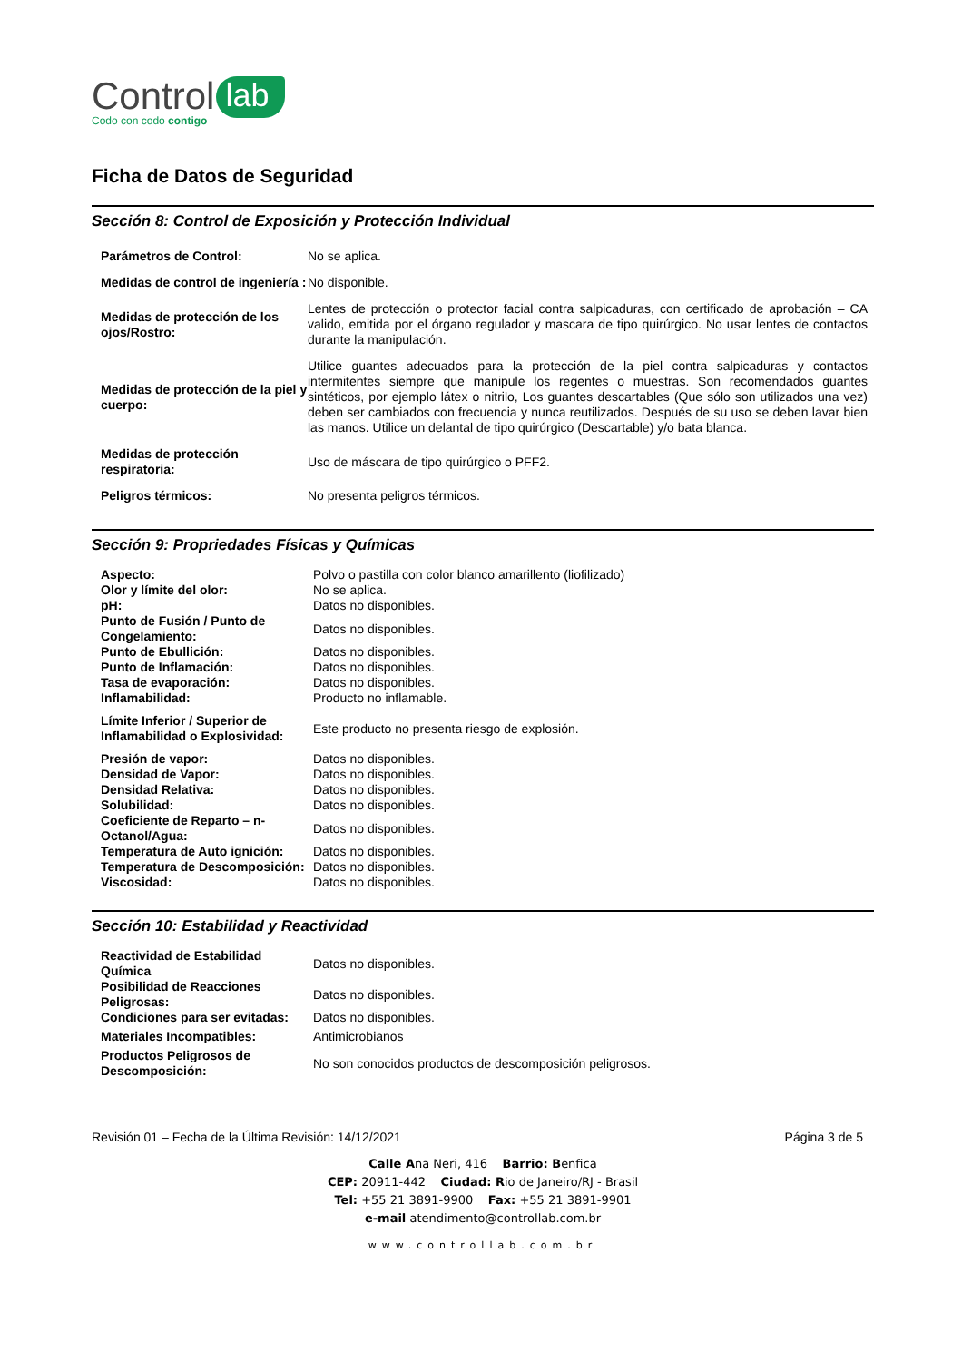Control lab
Codo con codo contigo
Ficha de Datos de Seguridad
Sección 8: Control de Exposición y Protección Individual
| Parámetros de Control: | No se aplica. |
| Medidas de control de ingeniería : | No disponible. |
| Medidas de protección de los ojos/Rostro: | Lentes de protección o protector facial contra salpicaduras, con certificado de aprobación – CA valido, emitida por el órgano regulador y mascara de tipo quirúrgico. No usar lentes de contactos durante la manipulación. |
| Medidas de protección de la piel y cuerpo: | Utilice guantes adecuados para la protección de la piel contra salpicaduras y contactos intermitentes siempre que manipule los regentes o muestras. Son recomendados guantes sintéticos, por ejemplo látex o nitrilo, Los guantes descartables (Que sólo son utilizados una vez) deben ser cambiados con frecuencia y nunca reutilizados. Después de su uso se deben lavar bien las manos. Utilice un delantal de tipo quirúrgico (Descartable) y/o bata blanca. |
| Medidas de protección respiratoria: | Uso de máscara de tipo quirúrgico o PFF2. |
| Peligros térmicos: | No presenta peligros térmicos. |
Sección 9: Propriedades Físicas y Químicas
| Aspecto: | Polvo o pastilla con color blanco amarillento (liofilizado) |
| Olor y límite del olor: | No se aplica. |
| pH: | Datos no disponibles. |
| Punto de Fusión / Punto de Congelamiento: | Datos no disponibles. |
| Punto de Ebullición: | Datos no disponibles. |
| Punto de Inflamación: | Datos no disponibles. |
| Tasa de evaporación: | Datos no disponibles. |
| Inflamabilidad: | Producto no inflamable. |
| Límite Inferior / Superior de Inflamabilidad o Explosividad: | Este producto no presenta riesgo de explosión. |
| Presión de vapor: | Datos no disponibles. |
| Densidad de Vapor: | Datos no disponibles. |
| Densidad Relativa: | Datos no disponibles. |
| Solubilidad: | Datos no disponibles. |
| Coeficiente de Reparto – n-Octanol/Agua: | Datos no disponibles. |
| Temperatura de Auto ignición: | Datos no disponibles. |
| Temperatura de Descomposición: | Datos no disponibles. |
| Viscosidad: | Datos no disponibles. |
Sección 10: Estabilidad y Reactividad
| Reactividad de Estabilidad Química | Datos no disponibles. |
| Posibilidad de Reacciones Peligrosas: | Datos no disponibles. |
| Condiciones para ser evitadas: | Datos no disponibles. |
| Materiales Incompatibles: | Antimicrobianos |
| Productos Peligrosos de Descomposición: | No son conocidos productos de descomposición peligrosos. |
Revisión 01 – Fecha de la Última Revisión: 14/12/2021 Página 3 de 5
Calle Ana Neri, 416 Barrio: Benfica
CEP: 20911-442 Ciudad: Rio de Janeiro/RJ - Brasil
Tel: +55 21 3891-9900 Fax: +55 21 3891-9901
e-mail atendimento@controllab.com.br
www.controllab.com.br